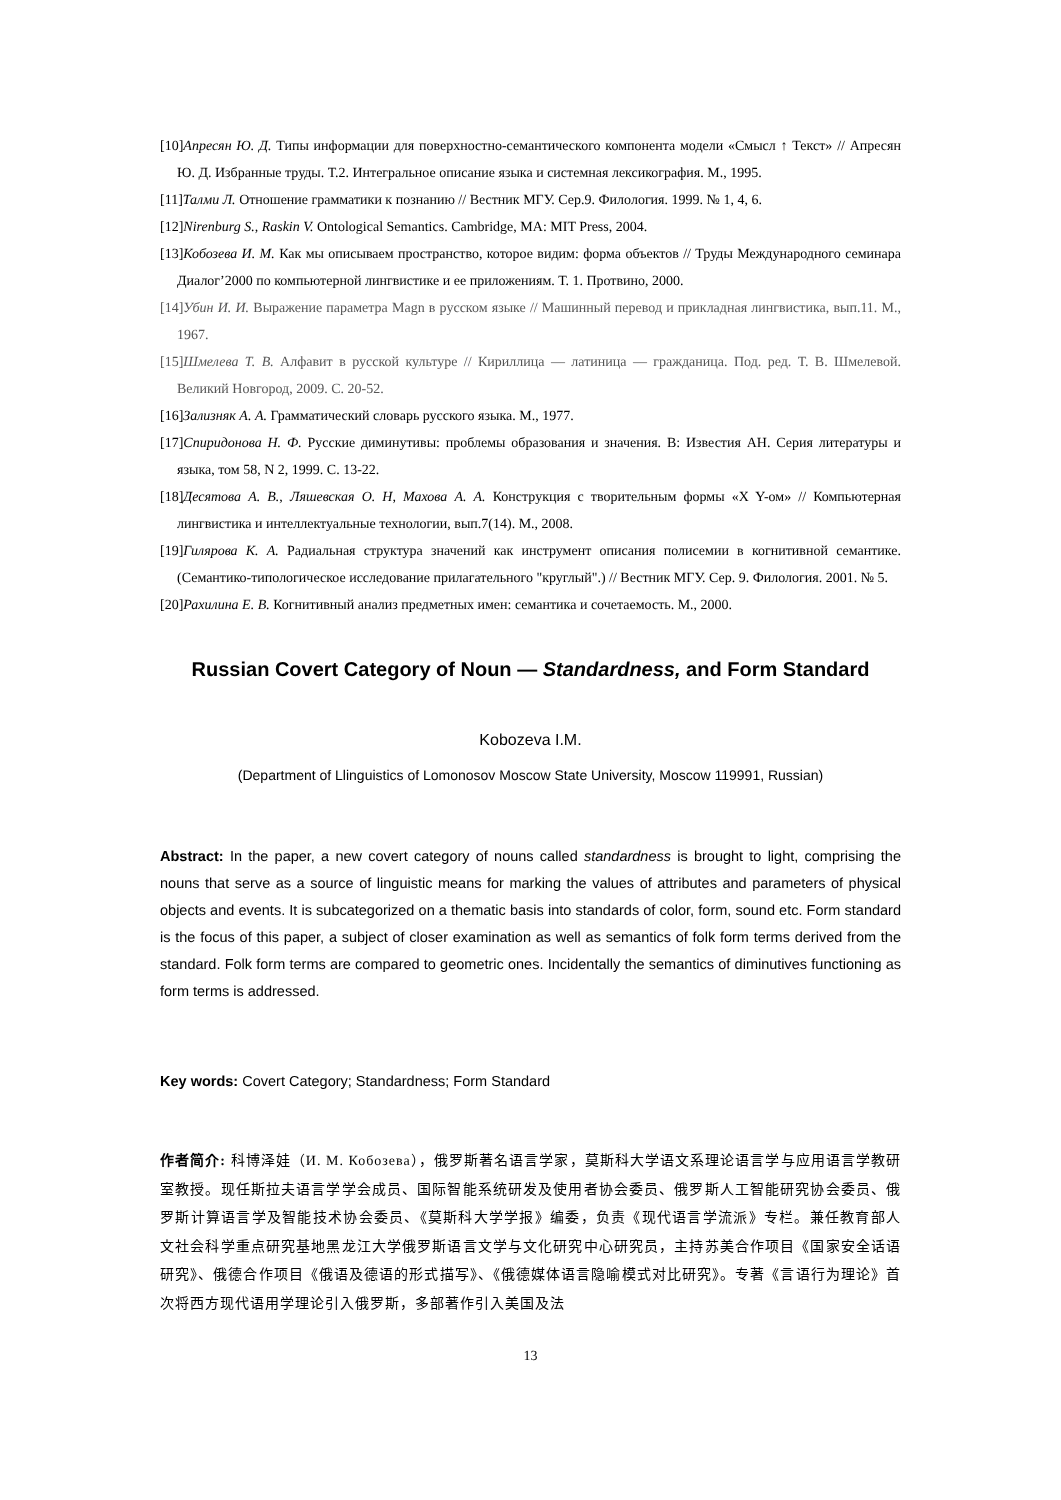[10]Апресян Ю. Д. Типы информации для поверхностно-семантического компонента модели «Смысл ↑ Текст» // Апресян Ю. Д. Избранные труды. Т.2. Интегральное описание языка и системная лексикография. М., 1995.
[11]Талми Л. Отношение грамматики к познанию // Вестник МГУ. Сер.9. Филология. 1999. № 1, 4, 6.
[12]Nirenburg S., Raskin V. Ontological Semantics. Cambridge, MA: MIT Press, 2004.
[13]Кобозева И. М. Как мы описываем пространство, которое видим: форма объектов // Труды Международного семинара Диалог’2000 по компьютерной лингвистике и ее приложениям. Т. 1. Протвино, 2000.
[14]Убин И. И. Выражение параметра Magn в русском языке // Машинный перевод и прикладная лингвистика, вып.11. М., 1967.
[15]Шмелева Т. В. Алфавит в русской культуре // Кириллица — латиница — гражданица. Под. ред. Т. В. Шмелевой. Великий Новгород, 2009. С. 20-52.
[16]Зализняк А. А. Грамматический словарь русского языка. М., 1977.
[17]Спиридонова Н. Ф. Русские диминутивы: проблемы образования и значения. В: Известия АН. Серия литературы и языка, том 58, N 2, 1999. С. 13-22.
[18]Десятова А. В., Ляшевская О. Н, Махова А. А. Конструкция с творительным формы «X Y-ом» // Компьютерная лингвистика и интеллектуальные технологии, вып.7(14). М., 2008.
[19]Гилярова К. А. Радиальная структура значений как инструмент описания полисемии в когнитивной семантике. (Семантико-типологическое исследование прилагательного "круглый".) // Вестник МГУ. Сер. 9. Филология. 2001. № 5.
[20]Рахилина Е. В. Когнитивный анализ предметных имен: семантика и сочетаемость. М., 2000.
Russian Covert Category of Noun — Standardness, and Form Standard
Kobozeva I.M.
(Department of Llinguistics of Lomonosov Moscow State University, Moscow 119991, Russian)
Abstract: In the paper, a new covert category of nouns called standardness is brought to light, comprising the nouns that serve as a source of linguistic means for marking the values of attributes and parameters of physical objects and events. It is subcategorized on a thematic basis into standards of color, form, sound etc. Form standard is the focus of this paper, a subject of closer examination as well as semantics of folk form terms derived from the standard. Folk form terms are compared to geometric ones. Incidentally the semantics of diminutives functioning as form terms is addressed.
Key words: Covert Category; Standardness; Form Standard
作者简介: 科博泽娃（И. М. Кобозева），俄罗斯著名语言学家，莫斯科大学语文系理论语言学与应用语言学教研室教授。现任斯拉夫语言学学会成员、国际智能系统研发及使用者协会委员、俄罗斯人工智能研究协会委员、俄罗斯计算语言学及智能技术协会委员、《莫斯科大学学报》编委，负责《现代语言学流派》专栏。兼任教育部人文社会科学重点研究基地黑龙江大学俄罗斯语言文学与文化研究中心研究员，主持苏美合作项目《国家安全话语研究》、俄德合作项目《俄语及德语的形式描写》、《俄德媒体语言隐喻模式对比研究》。专著《言语行为理论》首次将西方现代语用学理论引入俄罗斯，多部著作引入美国及法
13